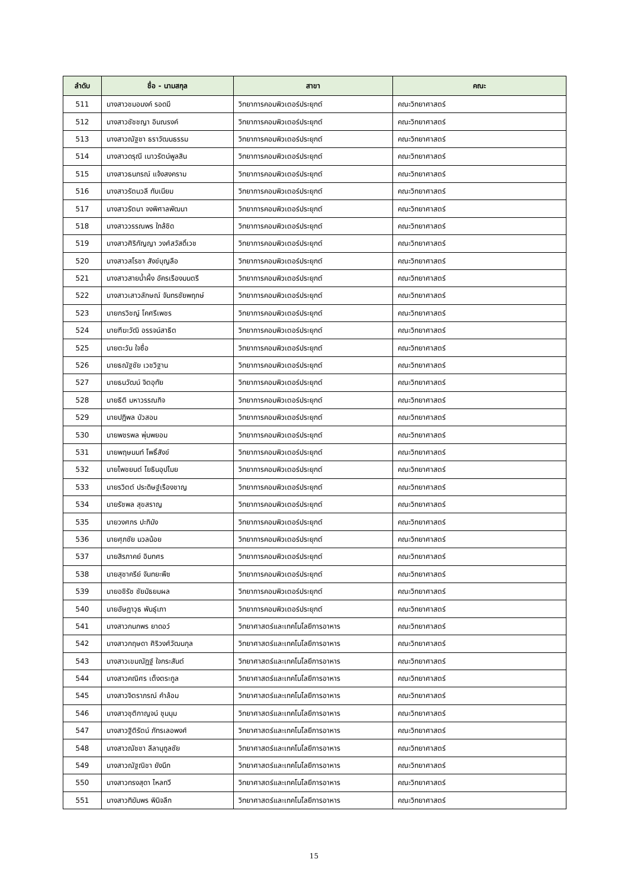| ลำดับ | ชื่อ - นามสกุล | สาขา | คณะ |
| --- | --- | --- | --- |
| 511 | นางสาวชมอนงค์ รอดมี | วิทยาการคอมพิวเตอร์ประยุกต์ | คณะวิทยาศาสตร์ |
| 512 | นางสาวชัชชญา อินณรงค์ | วิทยาการคอมพิวเตอร์ประยุกต์ | คณะวิทยาศาสตร์ |
| 513 | นางสาวณัฐชา ธราวัฒนธรรม | วิทยาการคอมพิวเตอร์ประยุกต์ | คณะวิทยาศาสตร์ |
| 514 | นางสาวดรุณี เนาวรัตน์พูลสิน | วิทยาการคอมพิวเตอร์ประยุกต์ | คณะวิทยาศาสตร์ |
| 515 | นางสาวธนภรณ์ แจ้งสงคราม | วิทยาการคอมพิวเตอร์ประยุกต์ | คณะวิทยาศาสตร์ |
| 516 | นางสาวรัตนวลี ทับเนียม | วิทยาการคอมพิวเตอร์ประยุกต์ | คณะวิทยาศาสตร์ |
| 517 | นางสาวรัตนา จงพิศาลพัฒนา | วิทยาการคอมพิวเตอร์ประยุกต์ | คณะวิทยาศาสตร์ |
| 518 | นางสาววรรณพร ใกล้ชิด | วิทยาการคอมพิวเตอร์ประยุกต์ | คณะวิทยาศาสตร์ |
| 519 | นางสาวศิริกัญญา วงศ์สวัสดิ์เวช | วิทยาการคอมพิวเตอร์ประยุกต์ | คณะวิทยาศาสตร์ |
| 520 | นางสาวสโรชา สังข์บุญลือ | วิทยาการคอมพิวเตอร์ประยุกต์ | คณะวิทยาศาสตร์ |
| 521 | นางสาวสายน้ำผึ้ง อัครเรืองมนตรี | วิทยาการคอมพิวเตอร์ประยุกต์ | คณะวิทยาศาสตร์ |
| 522 | นางสาวเสาวลักษณ์ จันทรชัยพฤกษ์ | วิทยาการคอมพิวเตอร์ประยุกต์ | คณะวิทยาศาสตร์ |
| 523 | นายกรวิชญ์ โคศรีเพชร | วิทยาการคอมพิวเตอร์ประยุกต์ | คณะวิทยาศาสตร์ |
| 524 | นายฑีฆะวัฒิ อรรจน์สาธิต | วิทยาการคอมพิวเตอร์ประยุกต์ | คณะวิทยาศาสตร์ |
| 525 | นายตะวัน ใจซื่อ | วิทยาการคอมพิวเตอร์ประยุกต์ | คณะวิทยาศาสตร์ |
| 526 | นายธณัฐชัย เวชวิฐาน | วิทยาการคอมพิวเตอร์ประยุกต์ | คณะวิทยาศาสตร์ |
| 527 | นายธนวัฒน์ จิตอุทัย | วิทยาการคอมพิวเตอร์ประยุกต์ | คณะวิทยาศาสตร์ |
| 528 | นายธิติ มหาวรรณกิจ | วิทยาการคอมพิวเตอร์ประยุกต์ | คณะวิทยาศาสตร์ |
| 529 | นายปฎิพล บัวสอน | วิทยาการคอมพิวเตอร์ประยุกต์ | คณะวิทยาศาสตร์ |
| 530 | นายพชรพล พุ่มพยอม | วิทยาการคอมพิวเตอร์ประยุกต์ | คณะวิทยาศาสตร์ |
| 531 | นายพฤษนนท์ โพธิ์สังข์ | วิทยาการคอมพิวเตอร์ประยุกต์ | คณะวิทยาศาสตร์ |
| 532 | นายไพชยนต์ โยธินอุปไมย | วิทยาการคอมพิวเตอร์ประยุกต์ | คณะวิทยาศาสตร์ |
| 533 | นายรวิตต์ ประดิษฐ์เรืองชาญ | วิทยาการคอมพิวเตอร์ประยุกต์ | คณะวิทยาศาสตร์ |
| 534 | นายรัชพล สุขสราญ | วิทยาการคอมพิวเตอร์ประยุกต์ | คณะวิทยาศาสตร์ |
| 535 | นายวงศกร ปะกินัง | วิทยาการคอมพิวเตอร์ประยุกต์ | คณะวิทยาศาสตร์ |
| 536 | นายศุภชัย นวลน้อย | วิทยาการคอมพิวเตอร์ประยุกต์ | คณะวิทยาศาสตร์ |
| 537 | นายสิรภาคย์ อินทศร | วิทยาการคอมพิวเตอร์ประยุกต์ | คณะวิทยาศาสตร์ |
| 538 | นายสุชาครีย์ จันทยะพืช | วิทยาการคอมพิวเตอร์ประยุกต์ | คณะวิทยาศาสตร์ |
| 539 | นายอชิรัช ชัยมัธยมผล | วิทยาการคอมพิวเตอร์ประยุกต์ | คณะวิทยาศาสตร์ |
| 540 | นายอัษฎาวุธ พันธุ์เภา | วิทยาการคอมพิวเตอร์ประยุกต์ | คณะวิทยาศาสตร์ |
| 541 | นางสาวกนกพร ยาดอว์ | วิทยาศาสตร์และเทคโนโลยีการอาหาร | คณะวิทยาศาสตร์ |
| 542 | นางสาวกฤษดา ศิริวงศ์วัฒนกุล | วิทยาศาสตร์และเทคโนโลยีการอาหาร | คณะวิทยาศาสตร์ |
| 543 | นางสาวเขมณัฏฐ์ ใจกระสันต์ | วิทยาศาสตร์และเทคโนโลยีการอาหาร | คณะวิทยาศาสตร์ |
| 544 | นางสาวคณิศร เต็งตระกูล | วิทยาศาสตร์และเทคโนโลยีการอาหาร | คณะวิทยาศาสตร์ |
| 545 | นางสาวจิตราภรณ์ คำล้อม | วิทยาศาสตร์และเทคโนโลยีการอาหาร | คณะวิทยาศาสตร์ |
| 546 | นางสาวชุติกาญจน์ ชุมนุม | วิทยาศาสตร์และเทคโนโลยีการอาหาร | คณะวิทยาศาสตร์ |
| 547 | นางสาวฐิติรัตน์ ภัทรเลอพงศ์ | วิทยาศาสตร์และเทคโนโลยีการอาหาร | คณะวิทยาศาสตร์ |
| 548 | นางสาวณัชชา ลีลานุกูลชัย | วิทยาศาสตร์และเทคโนโลยีการอาหาร | คณะวิทยาศาสตร์ |
| 549 | นางสาวณัฐณิชา ยังนึก | วิทยาศาสตร์และเทคโนโลยีการอาหาร | คณะวิทยาศาสตร์ |
| 550 | นางสาวทรงสุดา ไหลทวี | วิทยาศาสตร์และเทคโนโลยีการอาหาร | คณะวิทยาศาสตร์ |
| 551 | นางสาวทิฆัมพร พินิจลึก | วิทยาศาสตร์และเทคโนโลยีการอาหาร | คณะวิทยาศาสตร์ |
15